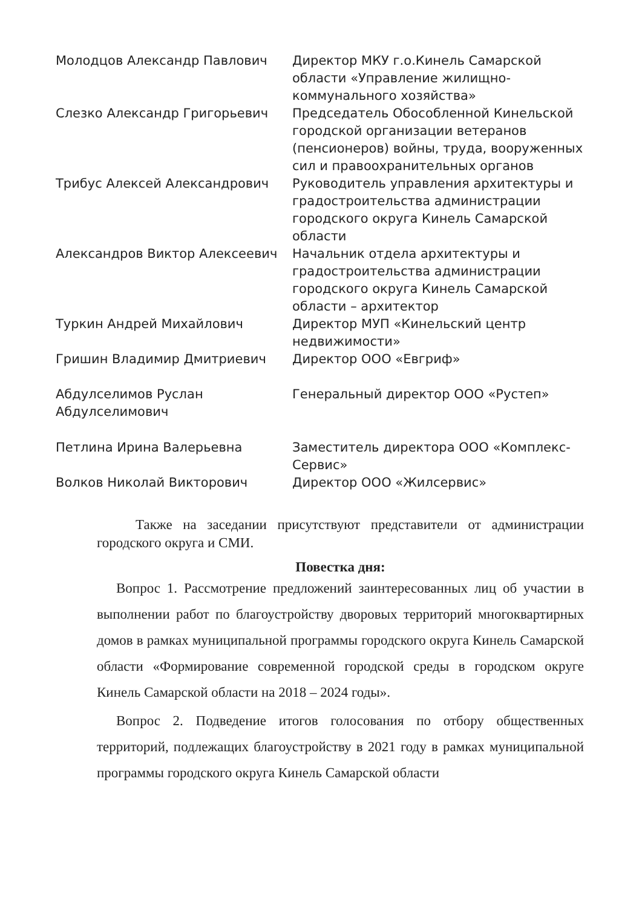| Молодцов Александр Павлович | Директор МКУ г.о.Кинель Самарской области «Управление жилищно-коммунального хозяйства» |
| Слезко Александр Григорьевич | Председатель Обособленной Кинельской городской организации ветеранов (пенсионеров) войны, труда, вооруженных сил и правоохранительных органов |
| Трибус Алексей Александрович | Руководитель управления архитектуры и градостроительства администрации городского округа Кинель Самарской области |
| Александров Виктор Алексеевич | Начальник отдела архитектуры и градостроительства администрации городского округа Кинель Самарской области – архитектор |
| Туркин Андрей Михайлович | Директор МУП «Кинельский центр недвижимости» |
| Гришин Владимир Дмитриевич | Директор ООО «Евгриф» |
| Абдулселимов Руслан Абдулселимович | Генеральный директор ООО «Рустеп» |
| Петлина Ирина Валерьевна | Заместитель директора ООО «Комплекс-Сервис» |
| Волков Николай Викторович | Директор ООО «Жилсервис» |
Также на заседании присутствуют представители от администрации городского округа и СМИ.
Повестка дня:
Вопрос 1. Рассмотрение предложений заинтересованных лиц об участии в выполнении работ по благоустройству дворовых территорий многоквартирных домов в рамках муниципальной программы городского округа Кинель Самарской области «Формирование современной городской среды в городском округе Кинель Самарской области на 2018 – 2024 годы».
Вопрос 2. Подведение итогов голосования по отбору общественных территорий, подлежащих благоустройству в 2021 году в рамках муниципальной программы городского округа Кинель Самарской области